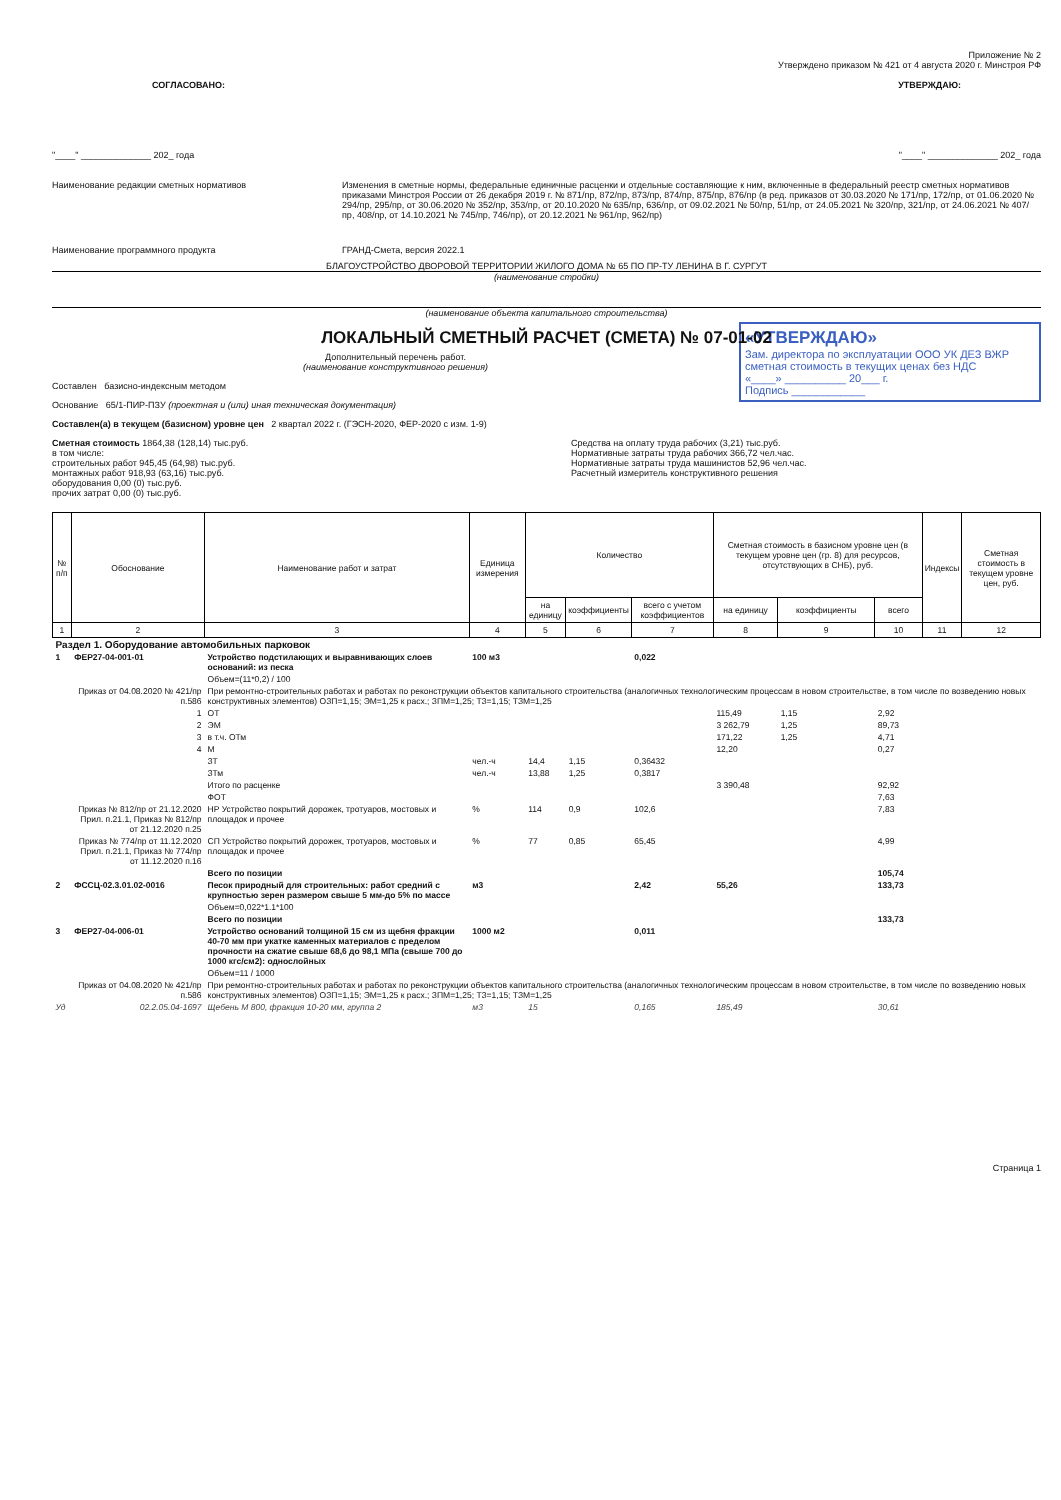Приложение № 2
Утверждено приказом № 421 от 4 августа 2020 г. Минстроя РФ
СОГЛАСОВАНО: УТВЕРЖДАЮ:
"____" ______________ 202_ года "____" ______________ 202_ года
Наименование редакции сметных нормативов Изменения в сметные нормы, федеральные единичные расценки и отдельные составляющие к ним, включенные в федеральный реестр сметных нормативов приказами Минстроя России от 26 декабря 2019 г. № 871/пр, 872/пр, 873/пр, 874/пр, 875/пр, 876/пр (в ред. приказов от 30.03.2020 № 171/пр, 172/пр, от 01.06.2020 № 294/пр, 295/пр, от 30.06.2020 № 352/пр, 353/пр, от 20.10.2020 № 635/пр, 636/пр, от 09.02.2021 № 50/пр, 51/пр, от 24.05.2021 № 320/пр, 321/пр, от 24.06.2021 № 407/пр, 408/пр, от 14.10.2021 № 745/пр, 746/пр), от 20.12.2021 № 961/пр, 962/пр)
Наименование программного продукта ГРАНД-Смета, версия 2022.1
БЛАГОУСТРОЙСТВО ДВОРОВОЙ ТЕРРИТОРИИ ЖИЛОГО ДОМА № 65 ПО ПР-ТУ ЛЕНИНА В Г. СУРГУТ
(наименование стройки)
(наименование объекта капитального строительства)
ЛОКАЛЬНЫЙ СМЕТНЫЙ РАСЧЕТ (СМЕТА) № 07-01-02
«УТВЕРЖДАЮ»
Зам. директора по эксплуатации ООО УК ДЕЗ ВЖР
сметная стоимость в текущих ценах без НДС
«____» __________ 20___ г.
Подпись ____________
Дополнительный перечень работ.
(наименование конструктивного решения)
Составлен базисно-индексным методом
Основание 65/1-ПИР-ПЗУ (проектная и (или) иная техническая документация)
Составлен(а) в текущем (базисном) уровне цен 2 квартал 2022 г. (ГЭСН-2020, ФЕР-2020 с изм. 1-9)
Сметная стоимость 1864,38 (128,14) тыс.руб.
в том числе:
строительных работ 945,45 (64,98) тыс.руб.
монтажных работ 918,93 (63,16) тыс.руб.
оборудования 0,00 (0) тыс.руб.
прочих затрат 0,00 (0) тыс.руб.
Средства на оплату труда рабочих (3,21) тыс.руб.
Нормативные затраты труда рабочих 366,72 чел.час.
Нормативные затраты труда машинистов 52,96 чел.час.
Расчетный измеритель конструктивного решения
| № п/п | Обоснование | Наименование работ и затрат | Единица измерения | Количество | | | Сметная стоимость в базисном уровне цен (в текущем уровне цен (гр. 8) для ресурсов, отсутствующих в СНБ), руб. | | | Индексы | Сметная стоимость в текущем уровне цен, руб. |
| --- | --- | --- | --- | --- | --- | --- | --- | --- | --- | --- | --- |
| | | | | на единицу | коэффициенты | всего с учетом коэффициентов | на единицу | коэффициенты | всего | | |
| 1 | 2 | 3 | 4 | 5 | 6 | 7 | 8 | 9 | 10 | 11 | 12 |
| Раздел 1. Оборудование автомобильных парковок | | | | | | | | | | | |
| 1 | ФЕР27-04-001-01 | Устройство подстилающих и выравнивающих слоев оснований: из песка | 100 м3 | | | 0,022 | | | | | |
| | | Объем=(11*0,2) / 100 | | | | | | | | | |
| | Приказ от 04.08.2020 № 421/пр п.586 | При ремонтно-строительных работах и работах по реконструкции объектов капитального строительства (аналогичных технологическим процессам в новом строительстве, в том числе по возведению новых конструктивных элементов) ОЗП=1,15; ЭМ=1,25 к расх.; ЗПМ=1,25; ТЗ=1,15; ТЗМ=1,25 | | | | | | | | | |
| | 1 | ОТ | | | | | 115,49 | 1,15 | 2,92 | | |
| | 2 | ЭМ | | | | | 3 262,79 | 1,25 | 89,73 | | |
| | 3 | в т.ч. ОТм | | | | | 171,22 | 1,25 | 4,71 | | |
| | 4 | М | | | | | 12,20 | | 0,27 | | |
| | | ЗТ | чел.-ч | 14,4 | 1,15 | 0,36432 | | | | | |
| | | ЗТм | чел.-ч | 13,88 | 1,25 | 0,3817 | | | | | |
| | | Итого по расценке | | | | | 3 390,48 | | 92,92 | | |
| | | ФОТ | | | | | | | 7,63 | | |
| | Приказ № 812/пр от 21.12.2020 Прил. п.21.1, Приказ № 812/пр от 21.12.2020 п.25 | НР Устройство покрытий дорожек, тротуаров, мостовых и площадок и прочее | % | 114 | 0,9 | 102,6 | | | 7,83 | | |
| | Приказ № 774/пр от 11.12.2020 Прил. п.21.1, Приказ № 774/пр от 11.12.2020 п.16 | СП Устройство покрытий дорожек, тротуаров, мостовых и площадок и прочее | % | 77 | 0,85 | 65,45 | | | 4,99 | | |
| | | Всего по позиции | | | | | | | 105,74 | | |
| 2 | ФССЦ-02.3.01.02-0016 | Песок природный для строительных: работ средний с крупностью зерен размером свыше 5 мм-до 5% по массе | м3 | | | 2,42 | 55,26 | | 133,73 | | |
| | | Объем=0,022*1.1*100 | | | | | | | | | |
| | | Всего по позиции | | | | | | | 133,73 | | |
| 3 | ФЕР27-04-006-01 | Устройство оснований толщиной 15 см из щебня фракции 40-70 мм при укатке каменных материалов с пределом прочности на сжатие свыше 68,6 до 98,1 МПа (свыше 700 до 1000 кгс/см2): однослойных | 1000 м2 | | | 0,011 | | | | | |
| | | Объем=11 / 1000 | | | | | | | | | |
| | Приказ от 04.08.2020 № 421/пр п.586 | При ремонтно-строительных работах и работах по реконструкции объектов капитального строительства (аналогичных технологическим процессам в новом строительстве, в том числе по возведению новых конструктивных элементов) ОЗП=1,15; ЭМ=1,25 к расх.; ЗПМ=1,25; ТЗ=1,15; ТЗМ=1,25 | | | | | | | | | |
| Уд | 02.2.05.04-1697 | Щебень М 800, фракция 10-20 мм, группа 2 | м3 | 15 | | 0,165 | 185,49 | | 30,61 | | |
Страница 1